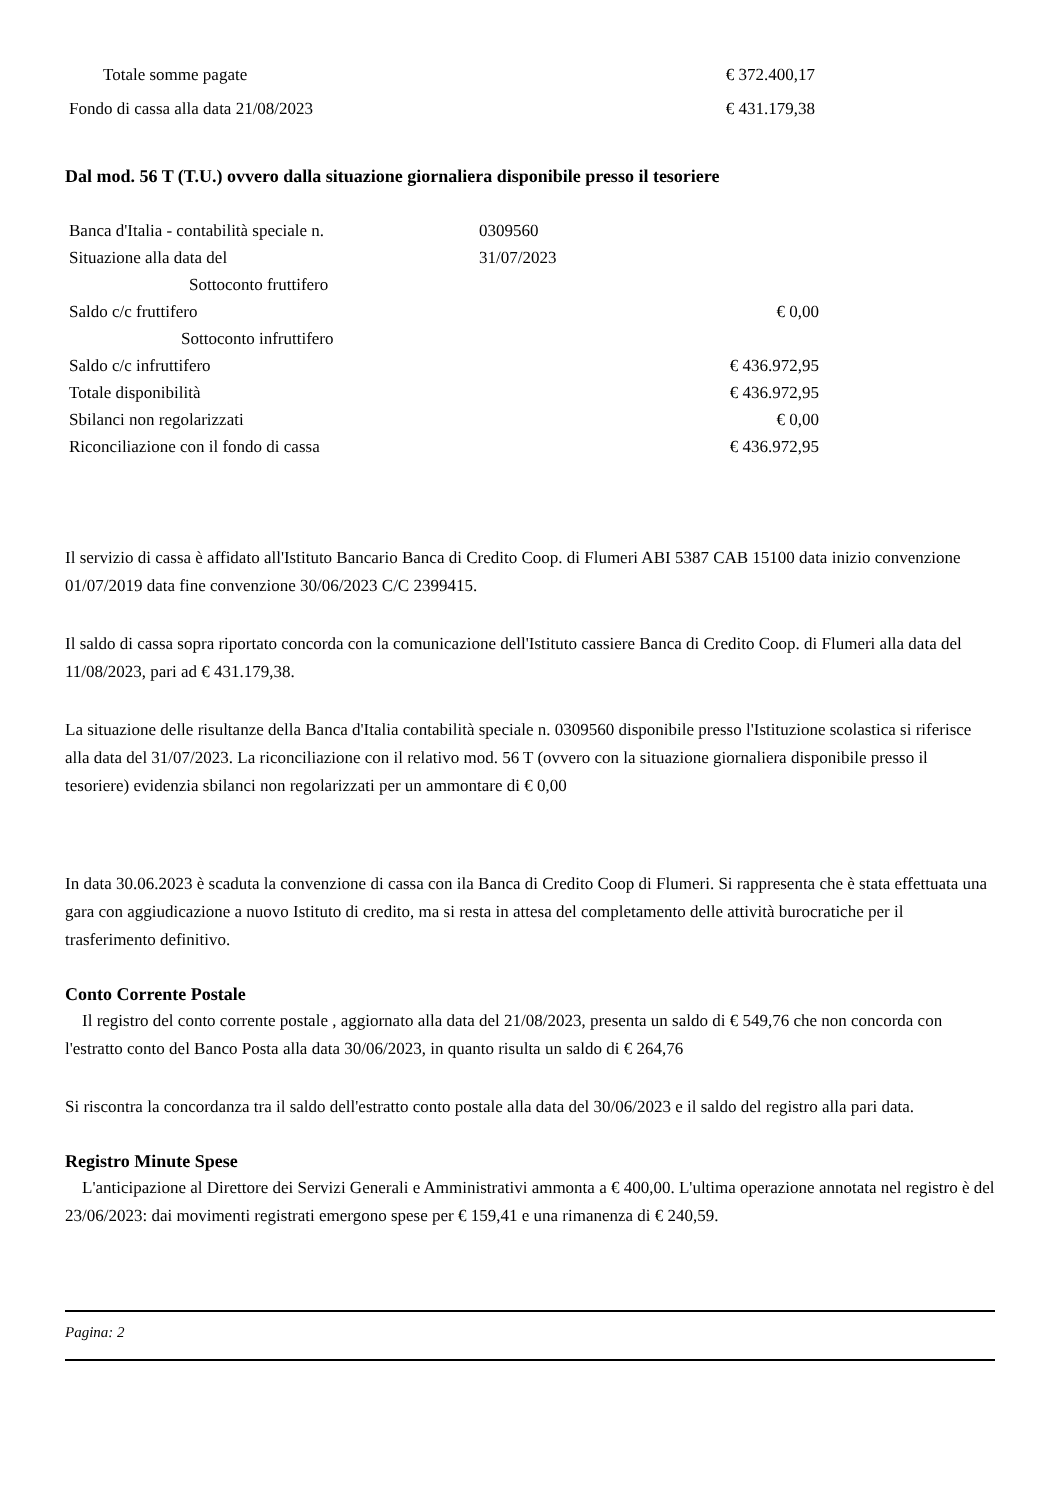| Totale somme pagate | € 372.400,17 |
| Fondo di cassa alla data 21/08/2023 | € 431.179,38 |
Dal mod. 56 T (T.U.) ovvero dalla situazione giornaliera disponibile presso il tesoriere
| Banca d'Italia - contabilità speciale n. | 0309560 | |
| Situazione alla data del | 31/07/2023 | |
| Sottoconto fruttifero | | |
| Saldo c/c fruttifero | | € 0,00 |
| Sottoconto infruttifero | | |
| Saldo c/c infruttifero | | € 436.972,95 |
| Totale disponibilità | | € 436.972,95 |
| Sbilanci non regolarizzati | | € 0,00 |
| Riconciliazione con il fondo di cassa | | € 436.972,95 |
Il servizio di cassa è affidato all'Istituto Bancario Banca di Credito Coop. di Flumeri ABI 5387 CAB 15100 data inizio convenzione 01/07/2019 data fine convenzione 30/06/2023 C/C 2399415.
Il saldo di cassa sopra riportato concorda con la comunicazione dell'Istituto cassiere Banca di Credito Coop. di Flumeri alla data del 11/08/2023, pari ad € 431.179,38.
La situazione delle risultanze della Banca d'Italia contabilità speciale n. 0309560 disponibile presso l'Istituzione scolastica si riferisce alla data del 31/07/2023. La riconciliazione con il relativo mod. 56 T (ovvero con la situazione giornaliera disponibile presso il tesoriere) evidenzia sbilanci non regolarizzati per un ammontare di € 0,00
In data 30.06.2023 è scaduta la convenzione di cassa con ila Banca di Credito Coop di Flumeri. Si rappresenta che è stata effettuata una gara con aggiudicazione a nuovo Istituto di credito, ma si resta in attesa del completamento delle attività burocratiche per il trasferimento definitivo.
Conto Corrente Postale
Il registro del conto corrente postale , aggiornato alla data del 21/08/2023, presenta un saldo di € 549,76 che non concorda con l'estratto conto del Banco Posta alla data 30/06/2023, in quanto risulta un saldo di € 264,76
Si riscontra la concordanza tra il saldo dell'estratto conto postale alla data del 30/06/2023 e il saldo del registro alla pari data.
Registro Minute Spese
L'anticipazione al Direttore dei Servizi Generali e Amministrativi ammonta a € 400,00. L'ultima operazione annotata nel registro è del 23/06/2023: dai movimenti registrati emergono spese per € 159,41 e una rimanenza di € 240,59.
Pagina: 2